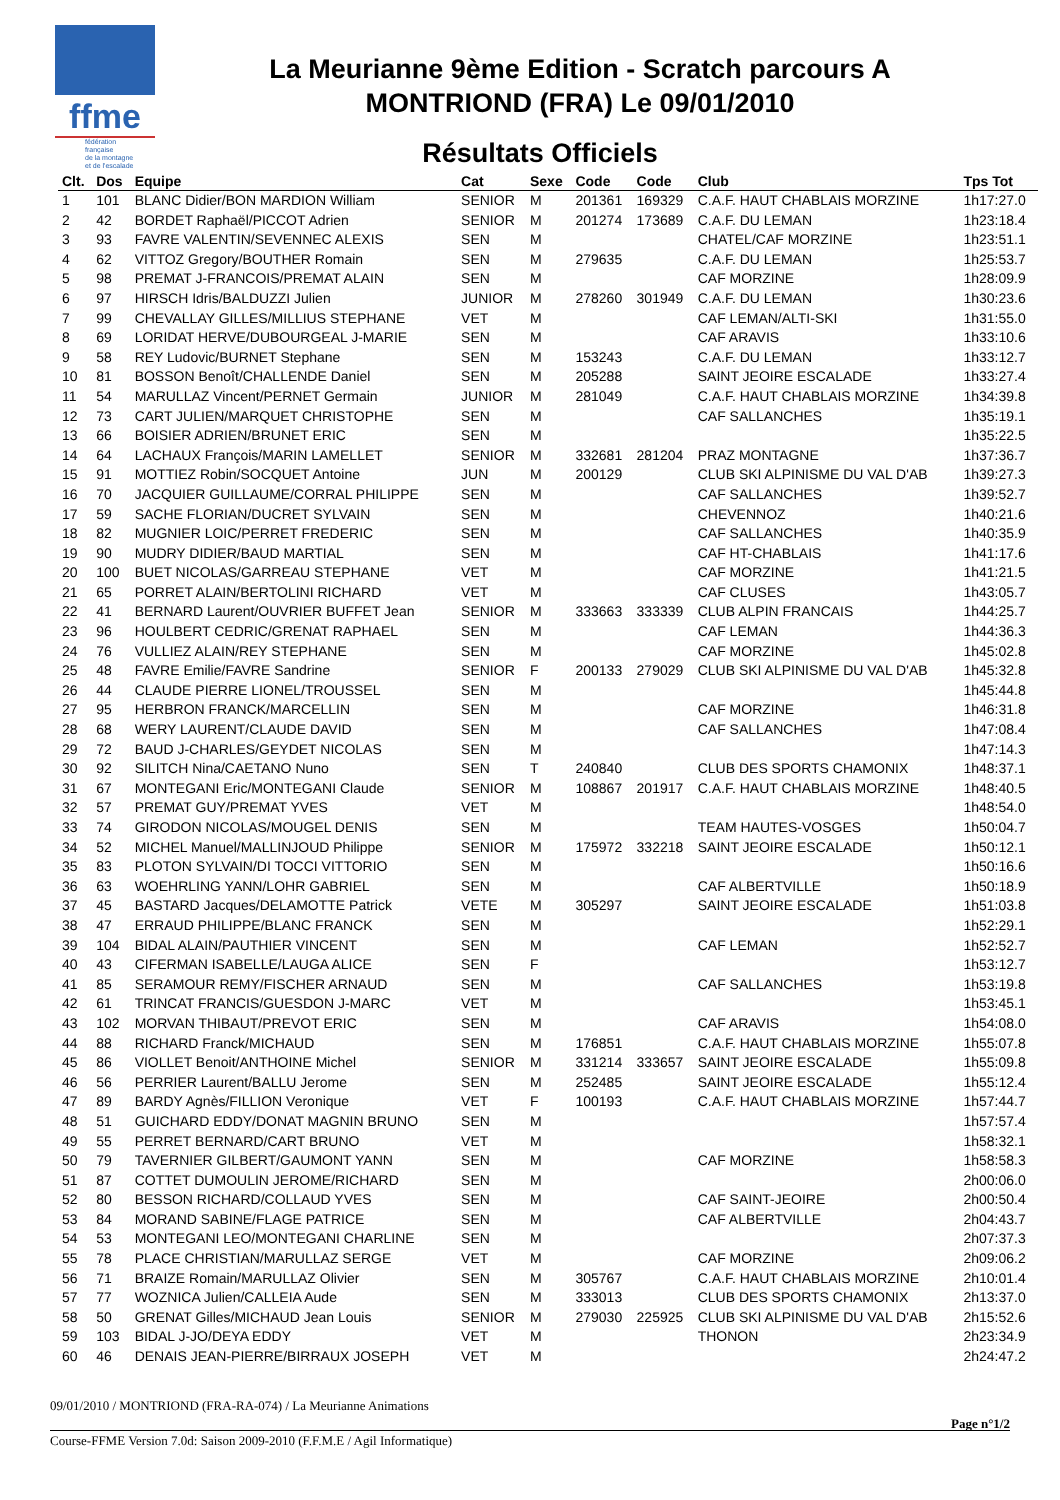ffme
fédération
française
de la montagne
et de l'escalade
La Meurianne 9ème Edition - Scratch parcours A
MONTRIOND (FRA) Le 09/01/2010
Résultats Officiels
| Clt. | Dos | Equipe | Cat | Sexe | Code | Code | Club | Tps Tot |
| --- | --- | --- | --- | --- | --- | --- | --- | --- |
| 1 | 101 | BLANC Didier/BON MARDION William | SENIOR | M | 201361 | 169329 | C.A.F. HAUT CHABLAIS MORZINE | 1h17:27.0 |
| 2 | 42 | BORDET Raphaël/PICCOT Adrien | SENIOR | M | 201274 | 173689 | C.A.F. DU LEMAN | 1h23:18.4 |
| 3 | 93 | FAVRE VALENTIN/SEVENNEC ALEXIS | SEN | M | | | CHATEL/CAF MORZINE | 1h23:51.1 |
| 4 | 62 | VITTOZ Gregory/BOUTHER Romain | SEN | M | 279635 | | C.A.F. DU LEMAN | 1h25:53.7 |
| 5 | 98 | PREMAT J-FRANCOIS/PREMAT ALAIN | SEN | M | | | CAF MORZINE | 1h28:09.9 |
| 6 | 97 | HIRSCH Idris/BALDUZZI Julien | JUNIOR | M | 278260 | 301949 | C.A.F. DU LEMAN | 1h30:23.6 |
| 7 | 99 | CHEVALLAY GILLES/MILLIUS STEPHANE | VET | M | | | CAF LEMAN/ALTI-SKI | 1h31:55.0 |
| 8 | 69 | LORIDAT HERVE/DUBOURGEAL J-MARIE | SEN | M | | | CAF ARAVIS | 1h33:10.6 |
| 9 | 58 | REY Ludovic/BURNET Stephane | SEN | M | 153243 | | C.A.F. DU LEMAN | 1h33:12.7 |
| 10 | 81 | BOSSON Benoît/CHALLENDE Daniel | SEN | M | 205288 | | SAINT JEOIRE ESCALADE | 1h33:27.4 |
| 11 | 54 | MARULLAZ Vincent/PERNET Germain | JUNIOR | M | 281049 | | C.A.F. HAUT CHABLAIS MORZINE | 1h34:39.8 |
| 12 | 73 | CART JULIEN/MARQUET CHRISTOPHE | SEN | M | | | CAF SALLANCHES | 1h35:19.1 |
| 13 | 66 | BOISIER ADRIEN/BRUNET ERIC | SEN | M | | | | 1h35:22.5 |
| 14 | 64 | LACHAUX François/MARIN LAMELLET | SENIOR | M | 332681 | 281204 | PRAZ MONTAGNE | 1h37:36.7 |
| 15 | 91 | MOTTIEZ Robin/SOCQUET Antoine | JUN | M | 200129 | | CLUB SKI ALPINISME DU VAL D'AB | 1h39:27.3 |
| 16 | 70 | JACQUIER GUILLAUME/CORRAL PHILIPPE | SEN | M | | | CAF SALLANCHES | 1h39:52.7 |
| 17 | 59 | SACHE FLORIAN/DUCRET SYLVAIN | SEN | M | | | CHEVENNOZ | 1h40:21.6 |
| 18 | 82 | MUGNIER LOIC/PERRET FREDERIC | SEN | M | | | CAF SALLANCHES | 1h40:35.9 |
| 19 | 90 | MUDRY DIDIER/BAUD MARTIAL | SEN | M | | | CAF HT-CHABLAIS | 1h41:17.6 |
| 20 | 100 | BUET NICOLAS/GARREAU STEPHANE | VET | M | | | CAF MORZINE | 1h41:21.5 |
| 21 | 65 | PORRET ALAIN/BERTOLINI RICHARD | VET | M | | | CAF CLUSES | 1h43:05.7 |
| 22 | 41 | BERNARD Laurent/OUVRIER BUFFET Jean | SENIOR | M | 333663 | 333339 | CLUB ALPIN FRANCAIS | 1h44:25.7 |
| 23 | 96 | HOULBERT CEDRIC/GRENAT RAPHAEL | SEN | M | | | CAF LEMAN | 1h44:36.3 |
| 24 | 76 | VULLIEZ ALAIN/REY STEPHANE | SEN | M | | | CAF MORZINE | 1h45:02.8 |
| 25 | 48 | FAVRE Emilie/FAVRE Sandrine | SENIOR | F | 200133 | 279029 | CLUB SKI ALPINISME DU VAL D'AB | 1h45:32.8 |
| 26 | 44 | CLAUDE PIERRE LIONEL/TROUSSEL | SEN | M | | | | 1h45:44.8 |
| 27 | 95 | HERBRON FRANCK/MARCELLIN | SEN | M | | | CAF MORZINE | 1h46:31.8 |
| 28 | 68 | WERY LAURENT/CLAUDE DAVID | SEN | M | | | CAF SALLANCHES | 1h47:08.4 |
| 29 | 72 | BAUD J-CHARLES/GEYDET NICOLAS | SEN | M | | | | 1h47:14.3 |
| 30 | 92 | SILITCH Nina/CAETANO Nuno | SEN | T | 240840 | | CLUB DES SPORTS CHAMONIX | 1h48:37.1 |
| 31 | 67 | MONTEGANI Eric/MONTEGANI Claude | SENIOR | M | 108867 | 201917 | C.A.F. HAUT CHABLAIS MORZINE | 1h48:40.5 |
| 32 | 57 | PREMAT GUY/PREMAT YVES | VET | M | | | | 1h48:54.0 |
| 33 | 74 | GIRODON NICOLAS/MOUGEL DENIS | SEN | M | | | TEAM HAUTES-VOSGES | 1h50:04.7 |
| 34 | 52 | MICHEL Manuel/MALLINJOUD Philippe | SENIOR | M | 175972 | 332218 | SAINT JEOIRE ESCALADE | 1h50:12.1 |
| 35 | 83 | PLOTON SYLVAIN/DI TOCCI VITTORIO | SEN | M | | | | 1h50:16.6 |
| 36 | 63 | WOEHRLING YANN/LOHR GABRIEL | SEN | M | | | CAF ALBERTVILLE | 1h50:18.9 |
| 37 | 45 | BASTARD Jacques/DELAMOTTE Patrick | VETE | M | 305297 | | SAINT JEOIRE ESCALADE | 1h51:03.8 |
| 38 | 47 | ERRAUD PHILIPPE/BLANC FRANCK | SEN | M | | | | 1h52:29.1 |
| 39 | 104 | BIDAL ALAIN/PAUTHIER VINCENT | SEN | M | | | CAF LEMAN | 1h52:52.7 |
| 40 | 43 | CIFERMAN ISABELLE/LAUGA ALICE | SEN | F | | | | 1h53:12.7 |
| 41 | 85 | SERAMOUR REMY/FISCHER ARNAUD | SEN | M | | | CAF SALLANCHES | 1h53:19.8 |
| 42 | 61 | TRINCAT FRANCIS/GUESDON J-MARC | VET | M | | | | 1h53:45.1 |
| 43 | 102 | MORVAN THIBAUT/PREVOT ERIC | SEN | M | | | CAF ARAVIS | 1h54:08.0 |
| 44 | 88 | RICHARD Franck/MICHAUD | SEN | M | 176851 | | C.A.F. HAUT CHABLAIS MORZINE | 1h55:07.8 |
| 45 | 86 | VIOLLET Benoit/ANTHOINE Michel | SENIOR | M | 331214 | 333657 | SAINT JEOIRE ESCALADE | 1h55:09.8 |
| 46 | 56 | PERRIER Laurent/BALLU Jerome | SEN | M | 252485 | | SAINT JEOIRE ESCALADE | 1h55:12.4 |
| 47 | 89 | BARDY Agnès/FILLION Veronique | VET | F | 100193 | | C.A.F. HAUT CHABLAIS MORZINE | 1h57:44.7 |
| 48 | 51 | GUICHARD EDDY/DONAT MAGNIN BRUNO | SEN | M | | | | 1h57:57.4 |
| 49 | 55 | PERRET BERNARD/CART BRUNO | VET | M | | | | 1h58:32.1 |
| 50 | 79 | TAVERNIER GILBERT/GAUMONT YANN | SEN | M | | | CAF MORZINE | 1h58:58.3 |
| 51 | 87 | COTTET DUMOULIN JEROME/RICHARD | SEN | M | | | | 2h00:06.0 |
| 52 | 80 | BESSON RICHARD/COLLAUD YVES | SEN | M | | | CAF SAINT-JEOIRE | 2h00:50.4 |
| 53 | 84 | MORAND SABINE/FLAGE PATRICE | SEN | M | | | CAF ALBERTVILLE | 2h04:43.7 |
| 54 | 53 | MONTEGANI LEO/MONTEGANI CHARLINE | SEN | M | | | | 2h07:37.3 |
| 55 | 78 | PLACE CHRISTIAN/MARULLAZ SERGE | VET | M | | | CAF MORZINE | 2h09:06.2 |
| 56 | 71 | BRAIZE Romain/MARULLAZ Olivier | SEN | M | 305767 | | C.A.F. HAUT CHABLAIS MORZINE | 2h10:01.4 |
| 57 | 77 | WOZNICA Julien/CALLEIA Aude | SEN | M | 333013 | | CLUB DES SPORTS CHAMONIX | 2h13:37.0 |
| 58 | 50 | GRENAT Gilles/MICHAUD Jean Louis | SENIOR | M | 279030 | 225925 | CLUB SKI ALPINISME DU VAL D'AB | 2h15:52.6 |
| 59 | 103 | BIDAL J-JO/DEYA EDDY | VET | M | | | THONON | 2h23:34.9 |
| 60 | 46 | DENAIS JEAN-PIERRE/BIRRAUX JOSEPH | VET | M | | | | 2h24:47.2 |
09/01/2010 / MONTRIOND (FRA-RA-074) / La Meurianne Animations
Page n°1/2
Course-FFME Version 7.0d: Saison 2009-2010 (F.F.M.E / Agil Informatique)